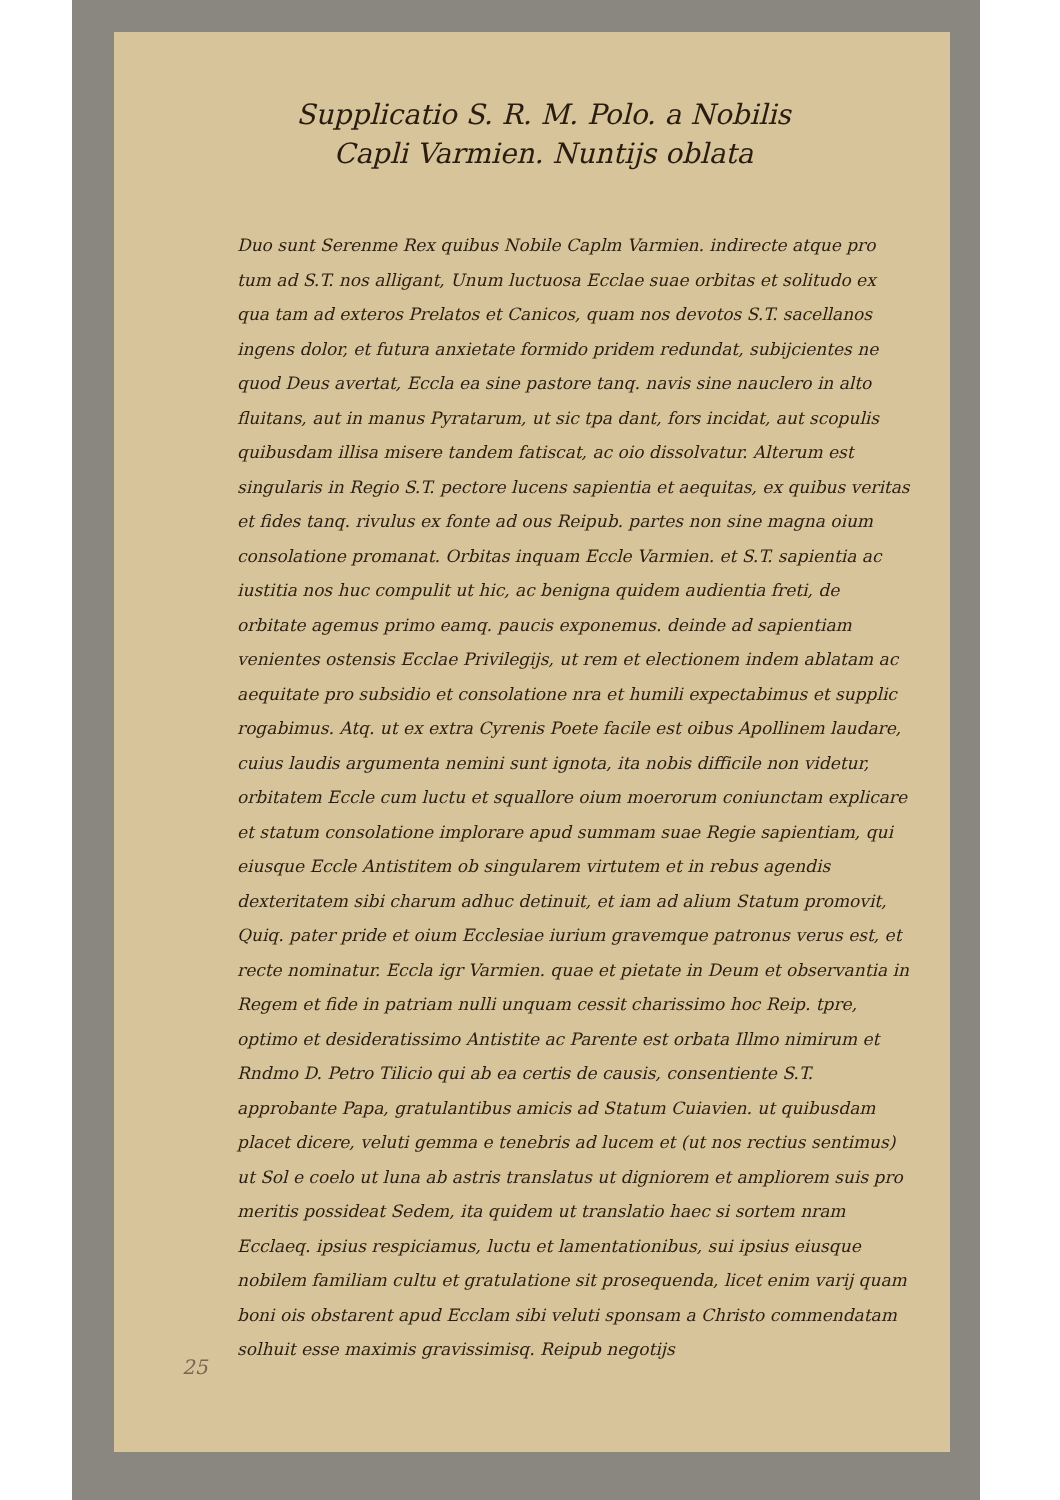Supplicatio S. R. M. Polo. a Nobilis
Capli Varmien. Nuntijs oblata
Duo sunt Serenme Rex quibus Nobile Caplm Varmien. indirecte atque pro tum ad S.T. nos alligant, Unum luctuosa Ecclae suae orbitas et solitudo ex qua tam ad exteros Prelatos et Canicos, quam nos devotos S.T. sacellanos ingens dolor, et futura anxietate formido pridem redundat, subijcientes ne quod Deus avertat, Eccla ea sine pastore tanq. navis sine nauclero in alto fluitans, aut in manus Pyratarum, ut sic tpa dant, fors incidat, aut scopulis quibusdam illisa misere tandem fatiscat, ac oio dissolvatur. Alterum est singularis in Regio S.T. pectore lucens sapientia et aequitas, ex quibus veritas et fides tanq. rivulus ex fonte ad ous Reipub. partes non sine magna oium consolatione promanat. Orbitas inquam Eccle Varmien. et S.T. sapientia ac iustitia nos huc compulit ut hic, ac benigna quidem audientia freti, de orbitate agemus primo eamq. paucis exponemus. deinde ad sapientiam venientes ostensis Ecclae Privilegijs, ut rem et electionem indem ablatam ac aequitate pro subsidio et consolatione nra et humili expectabimus et supplic rogabimus. Atq. ut ex extra Cyrenis Poete facile est oibus Apollinem laudare, cuius laudis argumenta nemini sunt ignota, ita nobis difficile non videtur, orbitatem Eccle cum luctu et squallore oium moerorum coniunctam explicare et statum consolatione implorare apud summam suae Regie sapientiam, qui eiusque Eccle Antistitem ob singularem virtutem et in rebus agendis dexteritatem sibi charum adhuc detinuit, et iam ad alium Statum promovit, Quiq. pater pride et oium Ecclesiae iurium gravemque patronus verus est, et recte nominatur. Eccla igr Varmien. quae et pietate in Deum et observantia in Regem et fide in patriam nulli unquam cessit charissimo hoc Reip. tpre, optimo et desideratissimo Antistite ac Parente est orbata Illmo nimirum et Rndmo D. Petro Tilicio qui ab ea certis de causis, consentiente S.T. approbante Papa, gratulantibus amicis ad Statum Cuiavien. ut quibusdam placet dicere, veluti gemma e tenebris ad lucem et (ut nos rectius sentimus) ut Sol e coelo ut luna ab astris translatus ut digniorem et ampliorem suis pro meritis possideat Sedem, ita quidem ut translatio haec si sortem nram Ecclaeq. ipsius respiciamus, luctu et lamentationibus, sui ipsius eiusque nobilem familiam cultu et gratulatione sit prosequenda, licet enim varij quam boni ois obstarent apud Ecclam sibi veluti sponsam a Christo commendatam solhuit esse maximis gravissimisq. Reipub negotijs
25